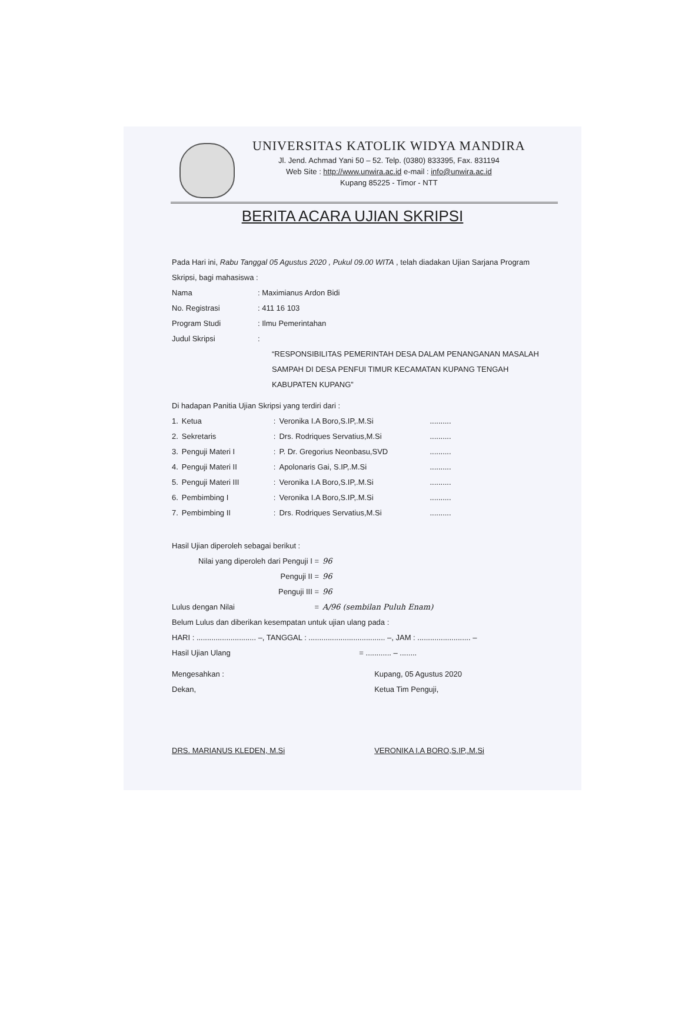UNIVERSITAS KATOLIK WIDYA MANDIRA
Jl. Jend. Achmad Yani 50 – 52. Telp. (0380) 833395, Fax. 831194
Web Site : http://www.unwira.ac.id e-mail : info@unwira.ac.id
Kupang 85225 - Timor - NTT
BERITA ACARA UJIAN SKRIPSI
Pada Hari ini, Rabu Tanggal 05 Agustus 2020 , Pukul 09.00 WITA , telah diadakan Ujian Sarjana Program Skripsi, bagi mahasiswa :
| Nama | : Maximianus Ardon Bidi |
| No. Registrasi | : 411 16 103 |
| Program Studi | : Ilmu Pemerintahan |
| Judul Skripsi | : |
“RESPONSIBILITAS PEMERINTAH DESA DALAM PENANGANAN MASALAH SAMPAH DI DESA PENFUI TIMUR KECAMATAN KUPANG TENGAH KABUPATEN KUPANG”
Di hadapan Panitia Ujian Skripsi yang terdiri dari :
| 1. | Ketua | : | Veronika I.A Boro,S.IP,.M.Si | .......... |
| 2. | Sekretaris | : | Drs. Rodriques Servatius,M.Si | .......... |
| 3. | Penguji Materi I | : | P. Dr. Gregorius Neonbasu,SVD | .......... |
| 4. | Penguji Materi II | : | Apolonaris Gai, S.IP,.M.Si | .......... |
| 5. | Penguji Materi III | : | Veronika I.A Boro,S.IP,.M.Si | .......... |
| 6. | Pembimbing I | : | Veronika I.A Boro,S.IP,.M.Si | .......... |
| 7. | Pembimbing II | : | Drs. Rodriques Servatius,M.Si | .......... |
Hasil Ujian diperoleh sebagai berikut :
| Nilai yang diperoleh dari Penguji I = | 96 |
| Penguji II = | 96 |
| Penguji III = | 96 |
| Lulus dengan Nilai = | A/96 (sembilan Puluh Enam) |
Belum Lulus dan diberikan kesempatan untuk ujian ulang pada :
HARI : ............................ –, TANGGAL : .................................... –, JAM : ......................... –
Hasil Ujian Ulang = ............ – ........
Mengesahkan :
Dekan,
DRS. MARIANUS KLEDEN, M.Si
Kupang, 05 Agustus 2020
Ketua Tim Penguji,
VERONIKA I.A BORO,S.IP,.M.Si